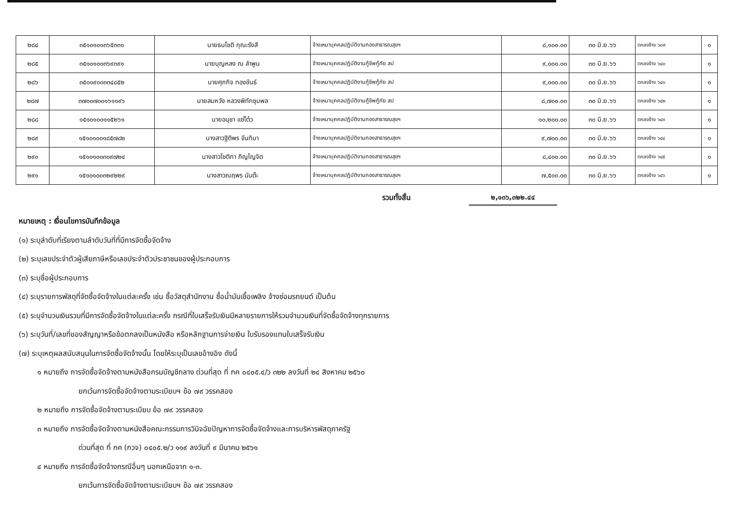| ๒๘๔ | ๓๕๑๐๑๐๑๓๖๕๓๓๑ | นายธนโชติ กุณะรังสี | จ้างเหมาบุคคลปฏิบัติงานกองสาธารณสุขฯ | ๘,๑๐๐.๐๐ | ๓๐ มิ.ย.๖๖ | ตกลงจ้าง ๖๓๙ | ๑ |
| ๒๘๕ | ๓๕๑๐๑๐๐๓๖๙๓๙๑ | นายบุญหลง ณ ลำพูน | จ้างเหมาบุคคลปฏิบัติงานกู้ชีพกู้ภัย สป | ๙,๐๐๐.๐๐ | ๓๐ มิ.ย.๖๖ | ตกลงจ้าง ๖๔๐ | ๑ |
| ๒๘๖ | ๓๕๐๑๙๐๐๓๓๔๘๕๒ | นายศุภกิจ ทองขันธ์ | จ้างเหมาบุคคลปฏิบัติงานกู้ชีพกู้ภัย สป | ๙,๐๐๐.๐๐ | ๓๐ มิ.ย.๖๖ | ตกลงจ้าง ๖๔๑ | ๑ |
| ๒๘๗ | ๓๗๐๐๗๐๐๑๖๑๑๙๖ | นายสมหวัง หลวงพิทักชุมพล | จ้างเหมาบุคคลปฏิบัติงานกู้ชีพกู้ภัย สป | ๘,๗๐๐.๐๐ | ๓๐ มิ.ย.๖๖ | ตกลงจ้าง ๖๔๒ | ๑ |
| ๒๘๘ | ๑๕๑๐๑๐๐๑๑๕๒๖๑ | นายอนุชา แซ่โต๋ว | จ้างเหมาบุคคลปฏิบัติงานกองสาธารณสุขฯ | ๑๐,๒๐๐.๐๐ | ๓๐ มิ.ย.๖๖ | ตกลงจ้าง ๖๔๓ | ๑ |
| ๒๘๙ | ๑๕๑๐๑๐๐๑๘๕๗๘๒ | นางสาวฐิติพร จันทิมา | จ้างเหมาบุคคลปฏิบัติงานกองสาธารณสุขฯ | ๙,๗๐๐.๐๐ | ๓๐ มิ.ย.๖๖ | ตกลงจ้าง ๖๔๔ | ๑ |
| ๒๙๐ | ๑๕๑๐๑๐๐๓๐๙๗๒๔ | นางสาวโชติกา ภิญโญจิต | จ้างเหมาบุคคลปฏิบัติงานกองสาธารณสุขฯ | ๘,๔๐๐.๐๐ | ๓๐ มิ.ย.๖๖ | ตกลงจ้าง ๖๔๕ | ๑ |
| ๒๙๑ | ๑๕๑๐๑๐๐๓๒๙๒๒๙ | นางสาวณฤพร นันต๊ะ | จ้างเหมาบุคคลปฏิบัติงานกองสาธารณสุขฯ | ๗,๕๐๐.๐๐ | ๓๐ มิ.ย.๖๖ | ตกลงจ้าง ๖๔๖ | ๑ |
รวมทั้งสิ้น ๒,๑๓๖,๓๒๒.๔๔
หมายเหตุ : เงื่อนไขการบันทึกข้อมูล
(๑) ระบุลำดับที่เรียงตามลำดับวันที่ที่มีการจัดซื้อจัดจ้าง
(๒) ระบุเลขประจำตัวผู้เสียภาษีหรือเลขประจำตัวประชาชนของผู้ประกอบการ
(๓) ระบุชื่อผู้ประกอบการ
(๔) ระบุรายการพัสดุที่จัดซื้อจัดจ้างในแต่ละครั้ง เช่น ซื้อวัสดุสำนักงาน ซื้อน้ำมันเชื้อเพลิง จ้างซ่อมรถยนต์ เป็นต้น
(๕) ระบุจำนวนเงินรวมที่มีการจัดซื้อจัดจ้างในแต่ละครั้ง กรณีที่ใบเสร็จรับเงินมีหลายรายการให้รวมจำนวนเงินที่จัดซื้อจัดจ้างทุกรายการ
(๖) ระบุวันที่/เลขที่ของสัญญาหรือข้อตกลงเป็นหนังสือ หรือหลักฐานการจ่ายเงิน ใบรับรองแทนใบเสร็จรับเงิน
(๗) ระบุเหตุผลสนับสนุนในการจัดซื้อจัดจ้างนั้น โดยให้ระบุเป็นเลขอ้างอิง ดังนี้
๑ หมายถึง การจัดซื้อจัดจ้างตามหนังสือกรมบัญชีกลาง ด่วนที่สุด ที่ กค ๐๔๐๕.๔/ว ๓๒๒ ลงวันที่ ๒๔ สิงหาคม ๒๕๖๐
ยกเว้นการจัดซื้อจัดจ้างตามระเบียบฯ ข้อ ๗๙ วรรคสอง
๒ หมายถึง การจัดซื้อจัดจ้างตามระเบียบ ข้อ ๗๙ วรรคสอง
๓ หมายถึง การจัดซื้อจัดจ้างตามหนังสือคณะกรรมการวินิจฉัยปัญหาการจัดซื้อจัดจ้างและการบริหารพัสดุภาครัฐ
ด่วนที่สุด ที่ กค (กวจ) ๐๔๐๕.๒/ว ๑๑๙ ลงวันที่ ๙ มีนาคม ๒๕๖๑
๔ หมายถึง การจัดซื้อจัดจ้างกรณีอื่นๆ นอกเหนือจาก ๑-๓.
ยกเว้นการจัดซื้อจัดจ้างตามระเบียบฯ ข้อ ๗๙ วรรคสอง